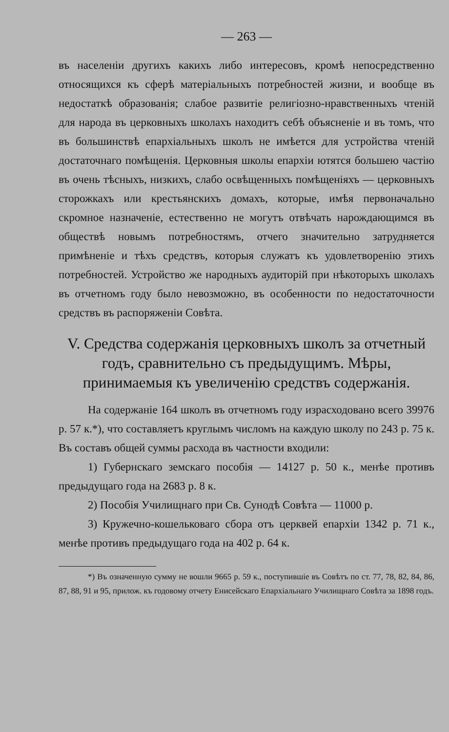— 263 —
въ населеніи другихъ какихъ либо интересовъ, кромѣ непосредственно относящихся къ сферѣ матеріальныхъ потребностей жизни, и вообще въ недостаткѣ образованія; слабое развитіе религіозно-нравственныхъ чтеній для народа въ церковныхъ школахъ находитъ себѣ объясненіе и въ томъ, что въ большинствѣ епархіальныхъ школъ не имѣется для устройства чтеній достаточнаго помѣщенія. Церковныя школы епархіи ютятся большею частію въ очень тѣсныхъ, низкихъ, слабо освѣщенныхъ помѣщеніяхъ — церковныхъ сторожкахъ или крестьянскихъ домахъ, которые, имѣя первоначально скромное назначеніе, естественно не могутъ отвѣчать нарождающимся въ обществѣ новымъ потребностямъ, отчего значительно затрудняется примѣненіе и тѣхъ средствъ, которыя служатъ къ удовлетворенію этихъ потребностей. Устройство же народныхъ аудиторій при нѣкоторыхъ школахъ въ отчетномъ году было невозможно, въ особенности по недостаточности средствъ въ распоряженіи Совѣта.
V. Средства содержанія церковныхъ школъ за отчетный годъ, сравнительно съ предыдущимъ. Мѣры, принимаемыя къ увеличенію средствъ содержанія.
На содержаніе 164 школъ въ отчетномъ году израсходовано всего 39976 р. 57 к.*), что составляетъ круглымъ числомъ на каждую школу по 243 р. 75 к. Въ составъ общей суммы расхода въ частности входили:
1) Губернскаго земскаго пособія — 14127 р. 50 к., менѣе противъ предыдущаго года на 2683 р. 8 к.
2) Пособія Училищнаго при Св. Сунодѣ Совѣта — 11000 р.
3) Кружечно-кошельковаго сбора отъ церквей епархіи 1342 р. 71 к., менѣе противъ предыдущаго года на 402 р. 64 к.
*) Въ означенную сумму не вошли 9665 р. 59 к., поступившіе въ Совѣтъ по ст. 77, 78, 82, 84, 86, 87, 88, 91 и 95, прилож. къ годовому отчету Енисейскаго Епархіальнаго Училищнаго Совѣта за 1898 годъ.